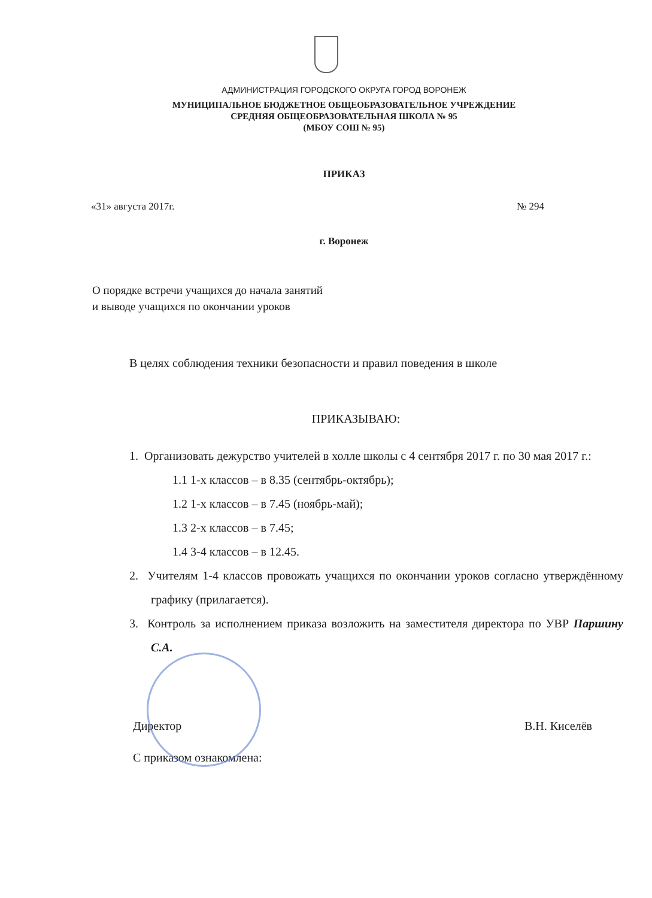АДМИНИСТРАЦИЯ ГОРОДСКОГО ОКРУГА ГОРОД ВОРОНЕЖ
МУНИЦИПАЛЬНОЕ БЮДЖЕТНОЕ ОБЩЕОБРАЗОВАТЕЛЬНОЕ УЧРЕЖДЕНИЕ
СРЕДНЯЯ ОБЩЕОБРАЗОВАТЕЛЬНАЯ ШКОЛА № 95
(МБОУ СОШ № 95)
ПРИКАЗ
«31» августа 2017г. № 294
г. Воронеж
О порядке встречи учащихся до начала занятий
и выводе учащихся по окончании уроков
В целях соблюдения техники безопасности и правил поведения в школе
ПРИКАЗЫВАЮ:
1. Организовать дежурство учителей в холле школы с 4 сентября 2017 г. по 30 мая 2017 г.:
1.1 1-х классов – в 8.35 (сентябрь-октябрь);
1.2 1-х классов – в 7.45 (ноябрь-май);
1.3 2-х классов – в 7.45;
1.4 3-4 классов – в 12.45.
2. Учителям 1-4 классов провожать учащихся по окончании уроков согласно утверждённому графику (прилагается).
3. Контроль за исполнением приказа возложить на заместителя директора по УВР Паршину С.А.
Директор В.Н. Киселёв
С приказом ознакомлена: